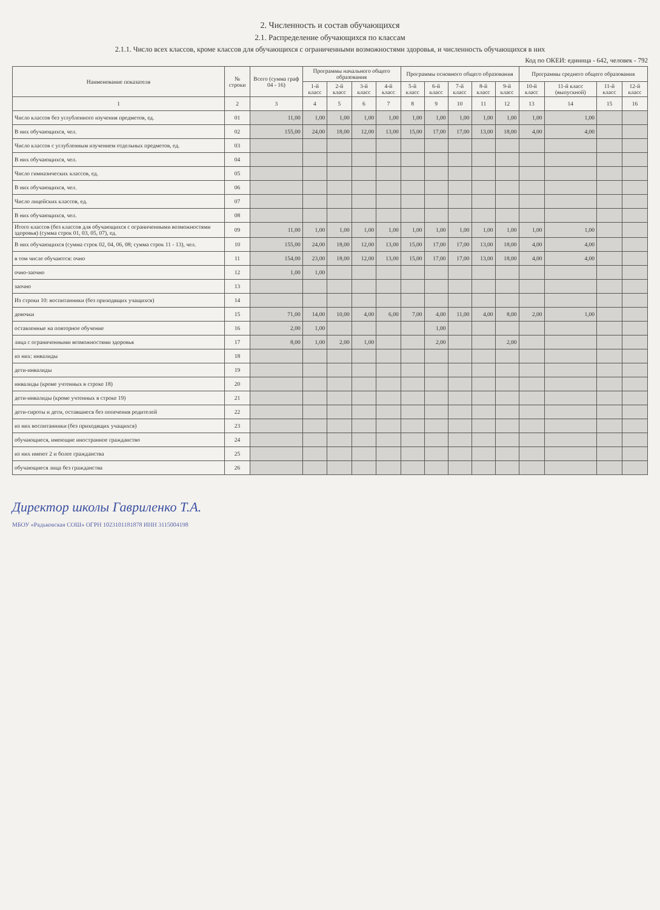2. Численность и состав обучающихся
2.1. Распределение обучающихся по классам
2.1.1. Число всех классов, кроме классов для обучающихся с ограниченными возможностями здоровья, и численность обучающихся в них
Код по ОКЕИ: единица - 642, человек - 792
| Наименование показателя | № строки | Всего (сумма граф 04 - 16) | Программы начального общего образования | | | | Программы основного общего образования | | | | | Программы среднего общего образования | | | |
| --- | --- | --- | --- | --- | --- | --- | --- | --- | --- | --- | --- | --- | --- | --- | --- |
| | | | 1-й класс | 2-й класс | 3-й класс | 4-й класс | 5-й класс | 6-й класс | 7-й класс | 8-й класс | 9-й класс | 10-й класс | 11-й класс (выпускной) | 11-й класс | 12-й класс |
| 1 | 2 | 3 | 4 | 5 | 6 | 7 | 8 | 9 | 10 | 11 | 12 | 13 | 14 | 15 | 16 |
| Число классов без углубленного изучения предметов, ед. | 01 | 11,00 | 1,00 | 1,00 | 1,00 | 1,00 | 1,00 | 1,00 | 1,00 | 1,00 | 1,00 | 1,00 | 1,00 | | |
| В них обучающихся, чел. | 02 | 155,00 | 24,00 | 18,00 | 12,00 | 13,00 | 15,00 | 17,00 | 17,00 | 13,00 | 18,00 | 4,00 | 4,00 | | |
| Число классов с углубленным изучением отдельных предметов, ед. | 03 | | | | | | | | | | | | | | |
| В них обучающихся, чел. | 04 | | | | | | | | | | | | | | |
| Число гимназических классов, ед. | 05 | | | | | | | | | | | | | | |
| В них обучающихся, чел. | 06 | | | | | | | | | | | | | | |
| Число лицейских классов, ед. | 07 | | | | | | | | | | | | | | |
| В них обучающихся, чел. | 08 | | | | | | | | | | | | | | |
| Итого классов (без классов для обучающихся с ограниченными возможностями здоровья) (сумма строк 01, 03, 05, 07), ед. | 09 | 11,00 | 1,00 | 1,00 | 1,00 | 1,00 | 1,00 | 1,00 | 1,00 | 1,00 | 1,00 | 1,00 | 1,00 | | |
| В них обучающихся (сумма строк 02, 04, 06, 08; сумма строк 11 - 13), чел. | 10 | 155,00 | 24,00 | 18,00 | 12,00 | 13,00 | 15,00 | 17,00 | 17,00 | 13,00 | 18,00 | 4,00 | 4,00 | | |
| в том числе обучаются: очно | 11 | 154,00 | 23,00 | 18,00 | 12,00 | 13,00 | 15,00 | 17,00 | 17,00 | 13,00 | 18,00 | 4,00 | 4,00 | | |
| очно-заочно | 12 | 1,00 | 1,00 | | | | | | | | | | | | |
| заочно | 13 | | | | | | | | | | | | | | |
| Из строки 10: воспитанники (без приходящих учащихся) | 14 | | | | | | | | | | | | | | |
| девочки | 15 | 71,00 | 14,00 | 10,00 | 4,00 | 6,00 | 7,00 | 4,00 | 11,00 | 4,00 | 8,00 | 2,00 | 1,00 | | |
| оставленные на повторное обучение | 16 | 2,00 | 1,00 | | | | | 1,00 | | | | | | | |
| лица с ограниченными возможностями здоровья | 17 | 8,00 | 1,00 | 2,00 | 1,00 | | | 2,00 | | | 2,00 | | | | |
| из них: инвалиды | 18 | | | | | | | | | | | | | | |
| дети-инвалиды | 19 | | | | | | | | | | | | | | |
| инвалиды (кроме учтенных в строке 18) | 20 | | | | | | | | | | | | | | |
| дети-инвалиды (кроме учтенных в строке 19) | 21 | | | | | | | | | | | | | | |
| дети-сироты и дети, оставшиеся без попечения родителей | 22 | | | | | | | | | | | | | | |
| из них воспитанники (без приходящих учащихся) | 23 | | | | | | | | | | | | | | |
| обучающиеся, имеющие иностранное гражданство | 24 | | | | | | | | | | | | | | |
| из них имеют 2 и более гражданства | 25 | | | | | | | | | | | | | | |
| обучающиеся лица без гражданства | 26 | | | | | | | | | | | | | | |
Директор школы Гавриленко Т.А.
МБОУ «Радьковская СОШ» ОГРН 1023101181878 ИНН 3115004198